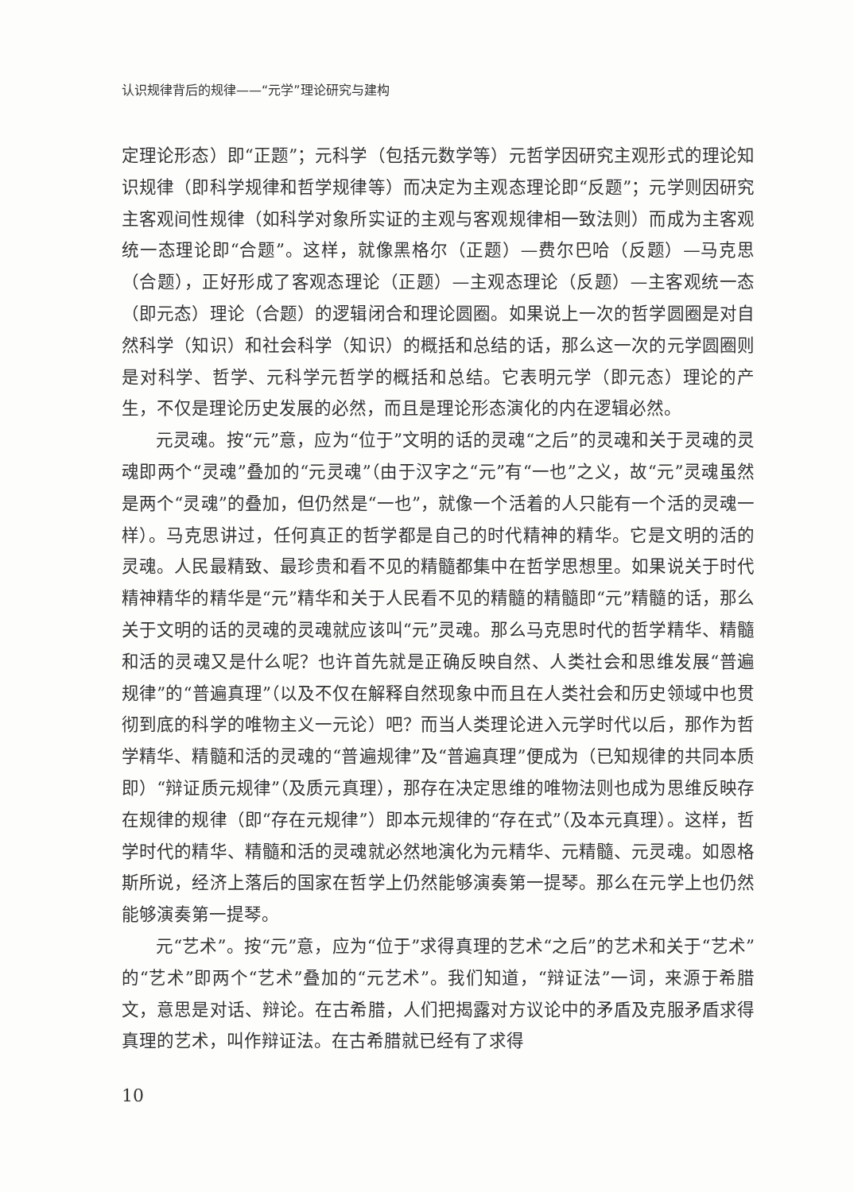认识规律背后的规律——“元学”理论研究与建构
定理论形态）即“正题”；元科学（包括元数学等）元哲学因研究主观形式的理论知识规律（即科学规律和哲学规律等）而决定为主观态理论即“反题”；元学则因研究主客观间性规律（如科学对象所实证的主观与客观规律相一致法则）而成为主客观统一态理论即“合题”。这样，就像黑格尔（正题）—费尔巴哈（反题）—马克思（合题），正好形成了客观态理论（正题）—主观态理论（反题）—主客观统一态（即元态）理论（合题）的逻辑闭合和理论圆圈。如果说上一次的哲学圆圈是对自然科学（知识）和社会科学（知识）的概括和总结的话，那么这一次的元学圆圈则是对科学、哲学、元科学元哲学的概括和总结。它表明元学（即元态）理论的产生，不仅是理论历史发展的必然，而且是理论形态演化的内在逻辑必然。
元灵魂。按“元”意，应为“位于”文明的话的灵魂“之后”的灵魂和关于灵魂的灵魂即两个“灵魂”叠加的“元灵魂”（由于汉字之“元”有“一也”之义，故“元”灵魂虽然是两个“灵魂”的叠加，但仍然是“一也”，就像一个活着的人只能有一个活的灵魂一样）。马克思讲过，任何真正的哲学都是自己的时代精神的精华。它是文明的活的灵魂。人民最精致、最珍贵和看不见的精髓都集中在哲学思想里。如果说关于时代精神精华的精华是“元”精华和关于人民看不见的精髓的精髓即“元”精髓的话，那么关于文明的话的灵魂的灵魂就应该叫“元”灵魂。那么马克思时代的哲学精华、精髓和活的灵魂又是什么呢？也许首先就是正确反映自然、人类社会和思维发展“普遍规律”的“普遍真理”（以及不仅在解释自然现象中而且在人类社会和历史领域中也贯彻到底的科学的唯物主义一元论）吧？而当人类理论进入元学时代以后，那作为哲学精华、精髓和活的灵魂的“普遍规律”及“普遍真理”便成为（已知规律的共同本质即）“辩证质元规律”（及质元真理），那存在决定思维的唯物法则也成为思维反映存在规律的规律（即“存在元规律”）即本元规律的“存在式”（及本元真理）。这样，哲学时代的精华、精髓和活的灵魂就必然地演化为元精华、元精髓、元灵魂。如恩格斯所说，经济上落后的国家在哲学上仍然能够演奏第一提琴。那么在元学上也仍然能够演奏第一提琴。
元“艺术”。按“元”意，应为“位于”求得真理的艺术“之后”的艺术和关于“艺术”的“艺术”即两个“艺术”叠加的“元艺术”。我们知道，“辩证法”一词，来源于希腊文，意思是对话、辩论。在古希腊，人们把揭露对方议论中的矛盾及克服矛盾求得真理的艺术，叫作辩证法。在古希腊就已经有了求得
10